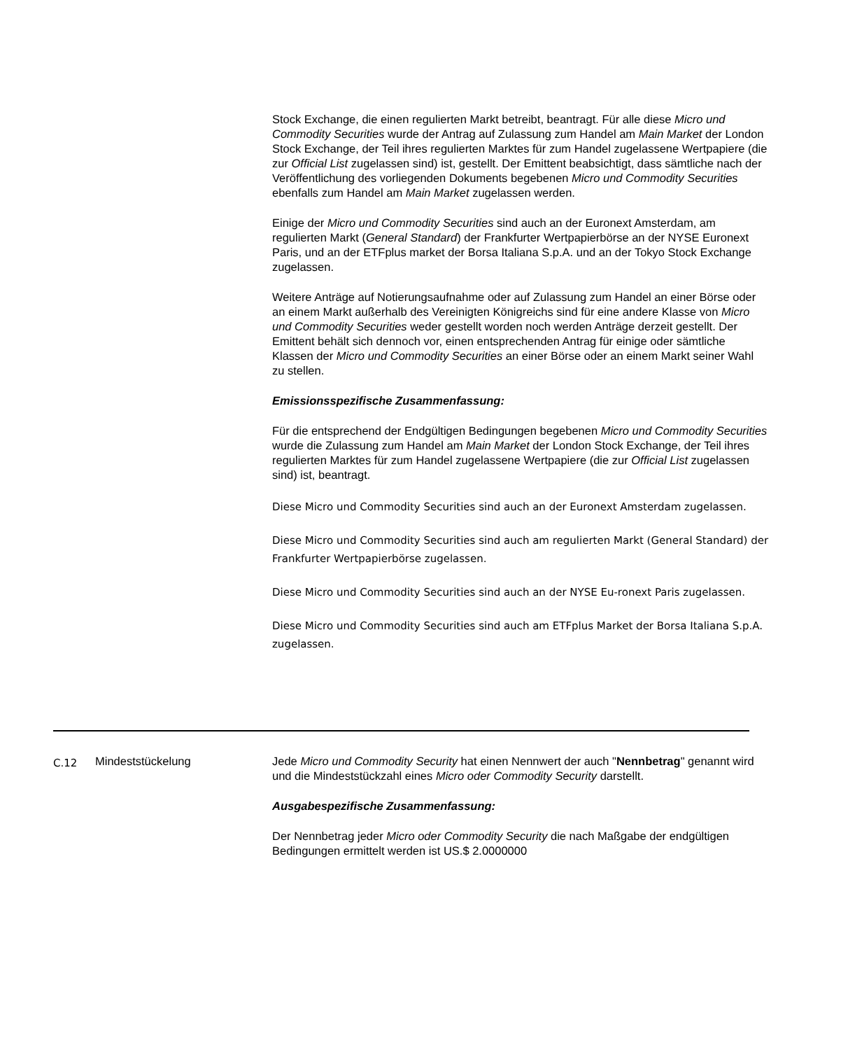Stock Exchange, die einen regulierten Markt betreibt, beantragt. Für alle diese Micro und Commodity Securities wurde der Antrag auf Zulassung zum Handel am Main Market der London Stock Exchange, der Teil ihres regulierten Marktes für zum Handel zugelassene Wertpapiere (die zur Official List zugelassen sind) ist, gestellt. Der Emittent beabsichtigt, dass sämtliche nach der Veröffentlichung des vorliegenden Dokuments begebenen Micro und Commodity Securities ebenfalls zum Handel am Main Market zugelassen werden.
Einige der Micro und Commodity Securities sind auch an der Euronext Amsterdam, am regulierten Markt (General Standard) der Frankfurter Wertpapierbörse an der NYSE Euronext Paris, und an der ETFplus market der Borsa Italiana S.p.A. und an der Tokyo Stock Exchange zugelassen.
Weitere Anträge auf Notierungsaufnahme oder auf Zulassung zum Handel an einer Börse oder an einem Markt außerhalb des Vereinigten Königreichs sind für eine andere Klasse von Micro und Commodity Securities weder gestellt worden noch werden Anträge derzeit gestellt. Der Emittent behält sich dennoch vor, einen entsprechenden Antrag für einige oder sämtliche Klassen der Micro und Commodity Securities an einer Börse oder an einem Markt seiner Wahl zu stellen.
Emissionsspezifische Zusammenfassung:
Für die entsprechend der Endgültigen Bedingungen begebenen Micro und Commodity Securities wurde die Zulassung zum Handel am Main Market der London Stock Exchange, der Teil ihres regulierten Marktes für zum Handel zugelassene Wertpapiere (die zur Official List zugelassen sind) ist, beantragt.
Diese Micro und Commodity Securities sind auch an der Euronext Amsterdam zugelassen.
Diese Micro und Commodity Securities sind auch am regulierten Markt (General Standard) der Frankfurter Wertpapierbörse zugelassen.
Diese Micro und Commodity Securities sind auch an der NYSE Eu-ronext Paris zugelassen.
Diese Micro und Commodity Securities sind auch am ETFplus Market der Borsa Italiana S.p.A. zugelassen.
| C.12 | Mindeststückelung | Jede Micro und Commodity Security hat einen Nennwert der auch " Nennbetrag " genannt wird und die Mindeststückzahl eines Micro oder Commodity Security darstellt. Ausgabespezifische Zusammenfassung: Der Nennbetrag jeder Micro oder Commodity Security die nach Maßgabe der endgültigen Bedingungen ermittelt werden ist US.$ 2.0000000 |